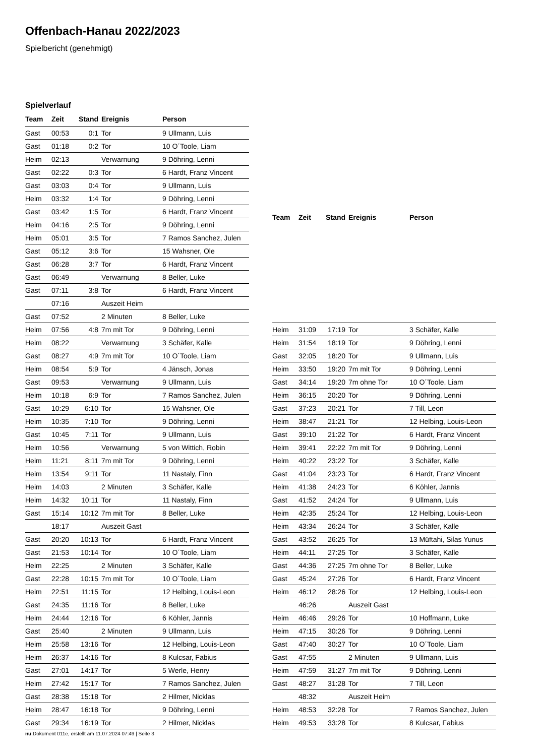Offenbach-Hanau 2022/2023
Spielbericht (genehmigt)
Spielverlauf
| Team | Zeit | Stand | Ereignis | Person |
| --- | --- | --- | --- | --- |
| Gast | 00:53 | 0:1 | Tor | 9 Ullmann, Luis |
| Gast | 01:18 | 0:2 | Tor | 10 O´Toole, Liam |
| Heim | 02:13 | | Verwarnung | 9 Döhring, Lenni |
| Gast | 02:22 | 0:3 | Tor | 6 Hardt, Franz Vincent |
| Gast | 03:03 | 0:4 | Tor | 9 Ullmann, Luis |
| Heim | 03:32 | 1:4 | Tor | 9 Döhring, Lenni |
| Gast | 03:42 | 1:5 | Tor | 6 Hardt, Franz Vincent |
| Heim | 04:16 | 2:5 | Tor | 9 Döhring, Lenni |
| Heim | 05:01 | 3:5 | Tor | 7 Ramos Sanchez, Julen |
| Gast | 05:12 | 3:6 | Tor | 15 Wahsner, Ole |
| Gast | 06:28 | 3:7 | Tor | 6 Hardt, Franz Vincent |
| Gast | 06:49 | | Verwarnung | 8 Beller, Luke |
| Gast | 07:11 | 3:8 | Tor | 6 Hardt, Franz Vincent |
| | 07:16 | | Auszeit Heim | |
| Gast | 07:52 | | 2 Minuten | 8 Beller, Luke |
| Heim | 07:56 | 4:8 | 7m mit Tor | 9 Döhring, Lenni |
| Heim | 08:22 | | Verwarnung | 3 Schäfer, Kalle |
| Gast | 08:27 | 4:9 | 7m mit Tor | 10 O´Toole, Liam |
| Heim | 08:54 | 5:9 | Tor | 4 Jänsch, Jonas |
| Gast | 09:53 | | Verwarnung | 9 Ullmann, Luis |
| Heim | 10:18 | 6:9 | Tor | 7 Ramos Sanchez, Julen |
| Gast | 10:29 | 6:10 | Tor | 15 Wahsner, Ole |
| Heim | 10:35 | 7:10 | Tor | 9 Döhring, Lenni |
| Gast | 10:45 | 7:11 | Tor | 9 Ullmann, Luis |
| Heim | 10:56 | | Verwarnung | 5 von Wittich, Robin |
| Heim | 11:21 | 8:11 | 7m mit Tor | 9 Döhring, Lenni |
| Heim | 13:54 | 9:11 | Tor | 11 Nastaly, Finn |
| Heim | 14:03 | | 2 Minuten | 3 Schäfer, Kalle |
| Heim | 14:32 | 10:11 | Tor | 11 Nastaly, Finn |
| Gast | 15:14 | 10:12 | 7m mit Tor | 8 Beller, Luke |
| | 18:17 | | Auszeit Gast | |
| Gast | 20:20 | 10:13 | Tor | 6 Hardt, Franz Vincent |
| Gast | 21:53 | 10:14 | Tor | 10 O´Toole, Liam |
| Heim | 22:25 | | 2 Minuten | 3 Schäfer, Kalle |
| Gast | 22:28 | 10:15 | 7m mit Tor | 10 O´Toole, Liam |
| Heim | 22:51 | 11:15 | Tor | 12 Helbing, Louis-Leon |
| Gast | 24:35 | 11:16 | Tor | 8 Beller, Luke |
| Heim | 24:44 | 12:16 | Tor | 6 Köhler, Jannis |
| Gast | 25:40 | | 2 Minuten | 9 Ullmann, Luis |
| Heim | 25:58 | 13:16 | Tor | 12 Helbing, Louis-Leon |
| Heim | 26:37 | 14:16 | Tor | 8 Kulcsar, Fabius |
| Gast | 27:01 | 14:17 | Tor | 5 Werle, Henry |
| Heim | 27:42 | 15:17 | Tor | 7 Ramos Sanchez, Julen |
| Gast | 28:38 | 15:18 | Tor | 2 Hilmer, Nicklas |
| Heim | 28:47 | 16:18 | Tor | 9 Döhring, Lenni |
| Gast | 29:34 | 16:19 | Tor | 2 Hilmer, Nicklas |
| Team | Zeit | Stand | Ereignis | Person |
| --- | --- | --- | --- | --- |
| Heim | 31:09 | 17:19 | Tor | 3 Schäfer, Kalle |
| Heim | 31:54 | 18:19 | Tor | 9 Döhring, Lenni |
| Gast | 32:05 | 18:20 | Tor | 9 Ullmann, Luis |
| Heim | 33:50 | 19:20 | 7m mit Tor | 9 Döhring, Lenni |
| Gast | 34:14 | 19:20 | 7m ohne Tor | 10 O´Toole, Liam |
| Heim | 36:15 | 20:20 | Tor | 9 Döhring, Lenni |
| Gast | 37:23 | 20:21 | Tor | 7 Till, Leon |
| Heim | 38:47 | 21:21 | Tor | 12 Helbing, Louis-Leon |
| Gast | 39:10 | 21:22 | Tor | 6 Hardt, Franz Vincent |
| Heim | 39:41 | 22:22 | 7m mit Tor | 9 Döhring, Lenni |
| Heim | 40:22 | 23:22 | Tor | 3 Schäfer, Kalle |
| Gast | 41:04 | 23:23 | Tor | 6 Hardt, Franz Vincent |
| Heim | 41:38 | 24:23 | Tor | 6 Köhler, Jannis |
| Gast | 41:52 | 24:24 | Tor | 9 Ullmann, Luis |
| Heim | 42:35 | 25:24 | Tor | 12 Helbing, Louis-Leon |
| Heim | 43:34 | 26:24 | Tor | 3 Schäfer, Kalle |
| Gast | 43:52 | 26:25 | Tor | 13 Müftahi, Silas Yunus |
| Heim | 44:11 | 27:25 | Tor | 3 Schäfer, Kalle |
| Gast | 44:36 | 27:25 | 7m ohne Tor | 8 Beller, Luke |
| Gast | 45:24 | 27:26 | Tor | 6 Hardt, Franz Vincent |
| Heim | 46:12 | 28:26 | Tor | 12 Helbing, Louis-Leon |
| | 46:26 | | Auszeit Gast | |
| Heim | 46:46 | 29:26 | Tor | 10 Hoffmann, Luke |
| Heim | 47:15 | 30:26 | Tor | 9 Döhring, Lenni |
| Gast | 47:40 | 30:27 | Tor | 10 O´Toole, Liam |
| Gast | 47:55 | | 2 Minuten | 9 Ullmann, Luis |
| Heim | 47:59 | 31:27 | 7m mit Tor | 9 Döhring, Lenni |
| Gast | 48:27 | 31:28 | Tor | 7 Till, Leon |
| | 48:32 | | Auszeit Heim | |
| Heim | 48:53 | 32:28 | Tor | 7 Ramos Sanchez, Julen |
| Heim | 49:53 | 33:28 | Tor | 8 Kulcsar, Fabius |
nu.Dokument 011e, erstellt am 11.07.2024 07:49 | Seite 3